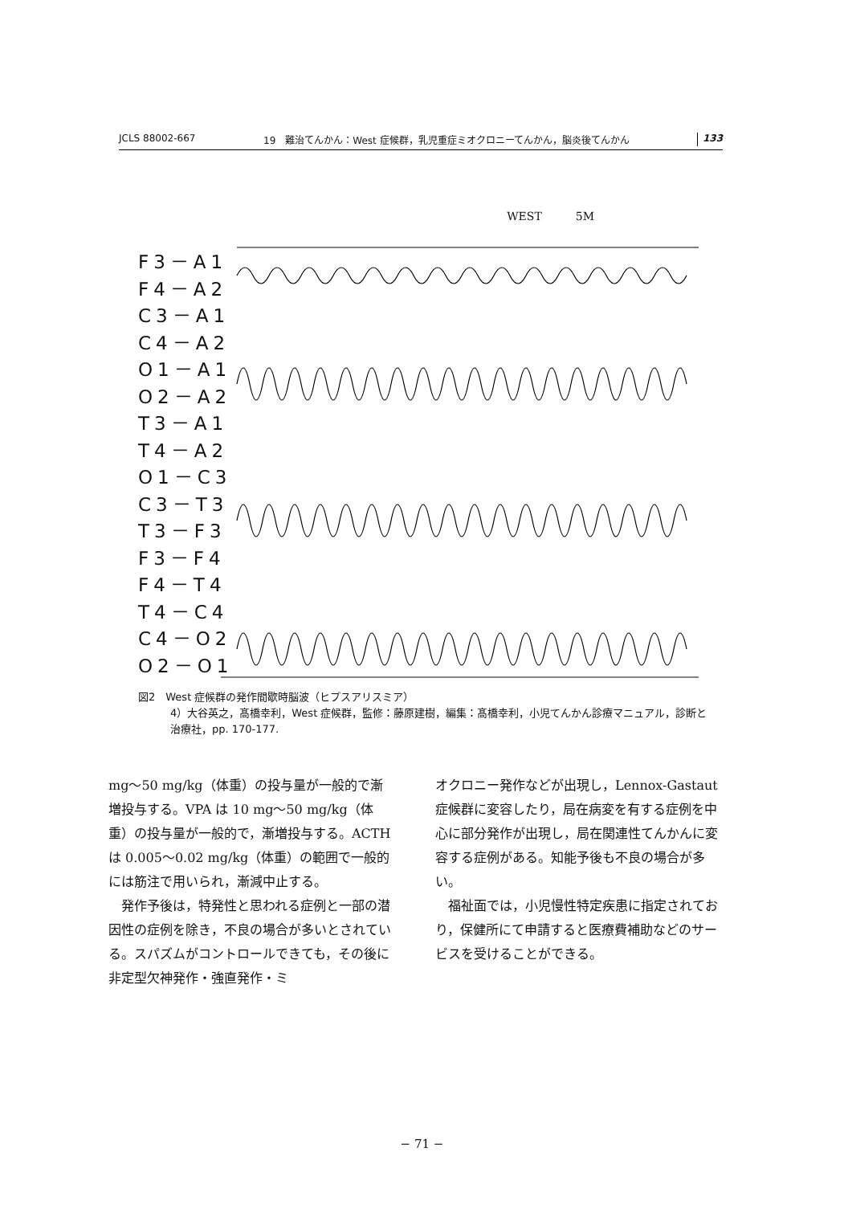JCLS 88002-667 19　難治てんかん：West 症候群，乳児重症ミオクロニーてんかん，脳炎後てんかん 133
WEST　　　5M
F3－A1
F4－A2
C3－A1
C4－A2
O1－A1
O2－A2
T3－A1
T4－A2
O1－C3
C3－T3
T3－F3
F3－F4
F4－T4
T4－C4
C4－O2
O2－O1
図2　West 症候群の発作間歇時脳波（ヒプスアリスミア）
4）大谷英之，髙橋幸利，West 症候群，監修：藤原建樹，編集：髙橋幸利，小児てんかん診療マニュアル，診断と治療社，pp. 170-177.
mg〜50 mg/kg（体重）の投与量が一般的で漸増投与する。VPA は 10 mg〜50 mg/kg（体重）の投与量が一般的で，漸増投与する。ACTH は 0.005〜0.02 mg/kg（体重）の範囲で一般的には筋注で用いられ，漸減中止する。
　発作予後は，特発性と思われる症例と一部の潜因性の症例を除き，不良の場合が多いとされている。スパズムがコントロールできても，その後に非定型欠神発作・強直発作・ミ
オクロニー発作などが出現し，Lennox-Gastaut 症候群に変容したり，局在病変を有する症例を中心に部分発作が出現し，局在関連性てんかんに変容する症例がある。知能予後も不良の場合が多い。
　福祉面では，小児慢性特定疾患に指定されており，保健所にて申請すると医療費補助などのサービスを受けることができる。
− 71 −